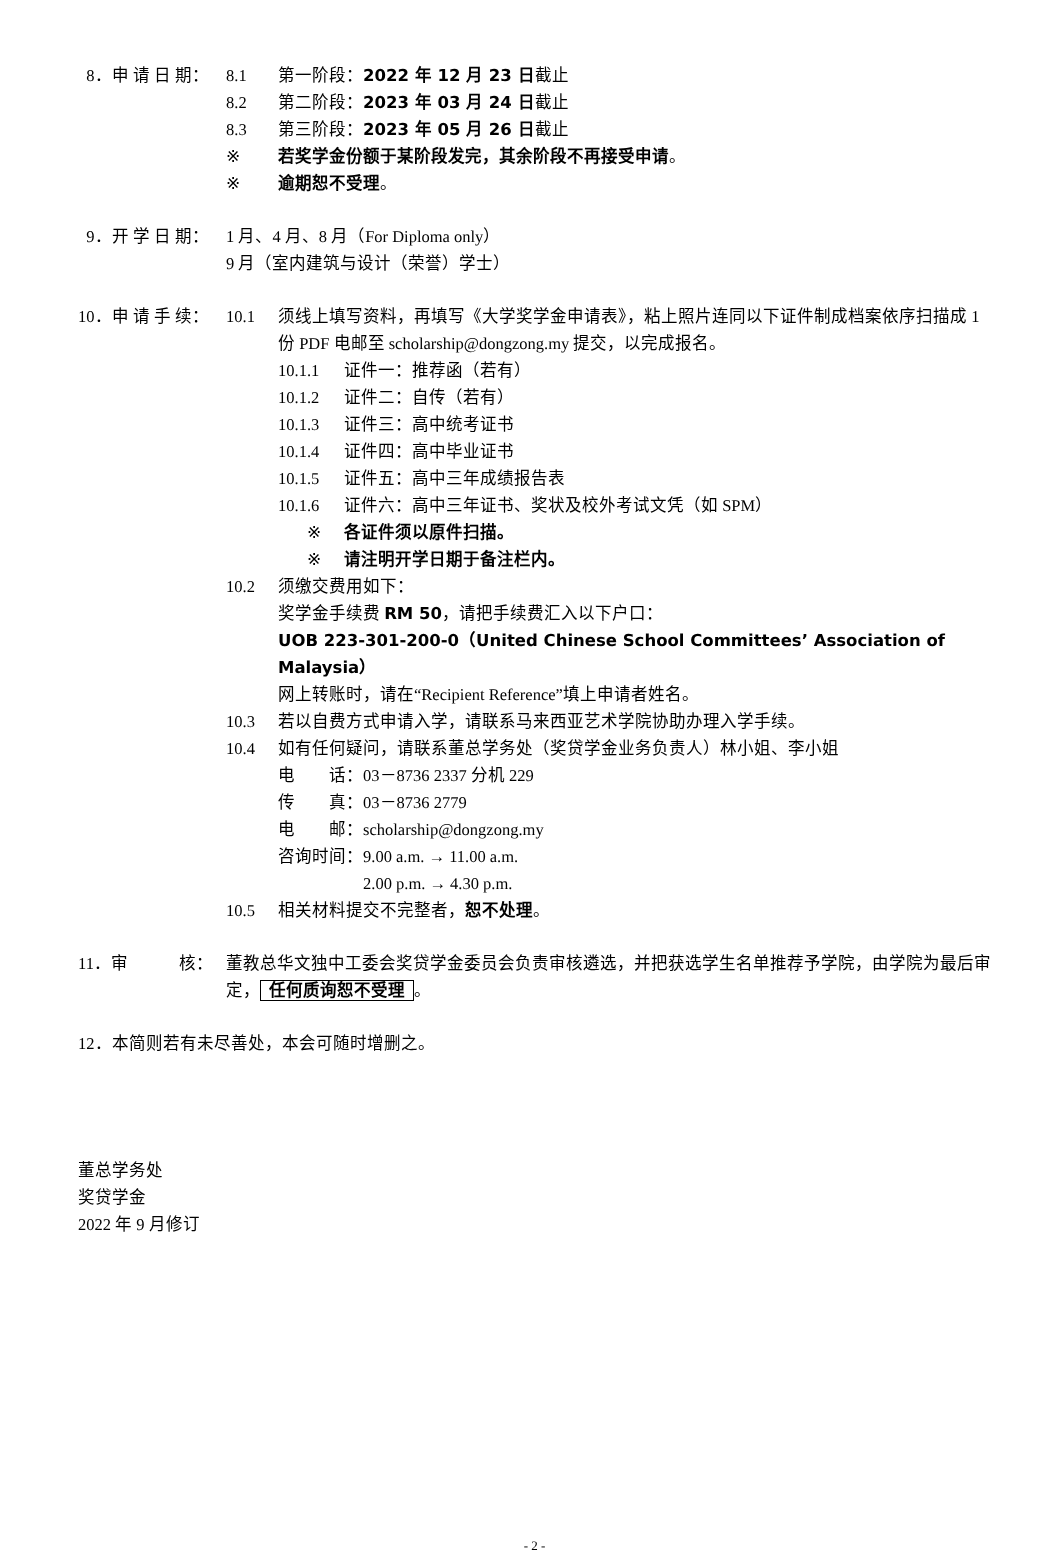8．申 请 日 期： 8.1 第一阶段：2022 年 12 月 23 日截止
8.2 第二阶段：2023 年 03 月 24 日截止
8.3 第三阶段：2023 年 05 月 26 日截止
※ 若奖学金份额于某阶段发完，其余阶段不再接受申请。
※ 逾期恕不受理。
9．开 学 日 期： 1 月、4 月、8 月（For Diploma only）
9 月（室内建筑与设计（荣誉）学士）
10．申 请 手 续： 10.1 须线上填写资料，再填写《大学奖学金申请表》，粘上照片连同以下证件制成档案依序扫描成 1 份 PDF 电邮至 scholarship@dongzong.my 提交，以完成报名。
10.1.1 证件一：推荐函（若有）
10.1.2 证件二：自传（若有）
10.1.3 证件三：高中统考证书
10.1.4 证件四：高中毕业证书
10.1.5 证件五：高中三年成绩报告表
10.1.6 证件六：高中三年证书、奖状及校外考试文凭（如 SPM）
※ 各证件须以原件扫描。
※ 请注明开学日期于备注栏内。
10.2 须缴交费用如下：
奖学金手续费 RM 50，请把手续费汇入以下户口：
UOB 223-301-200-0（United Chinese School Committees’ Association of Malaysia）
网上转账时，请在“Recipient Reference”填上申请者姓名。
10.3 若以自费方式申请入学，请联系马来西亚艺术学院协助办理入学手续。
10.4 如有任何疑问，请联系董总学务处（奖贷学金业务负责人）林小姐、李小姐
电　　话：03－8736 2337 分机 229
传　　真：03－8736 2779
电　　邮：scholarship@dongzong.my
咨询时间：9.00 a.m. → 11.00 a.m.
　　　　　2.00 p.m. → 4.30 p.m.
10.5 相关材料提交不完整者，恕不处理。
11．审　　　核： 董教总华文独中工委会奖贷学金委员会负责审核遴选，并把获选学生名单推荐予学院，由学院为最后审定， 任何质询恕不受理 。
12．本简则若有未尽善处，本会可随时增删之。
董总学务处
奖贷学金
2022 年 9 月修订
- 2 -